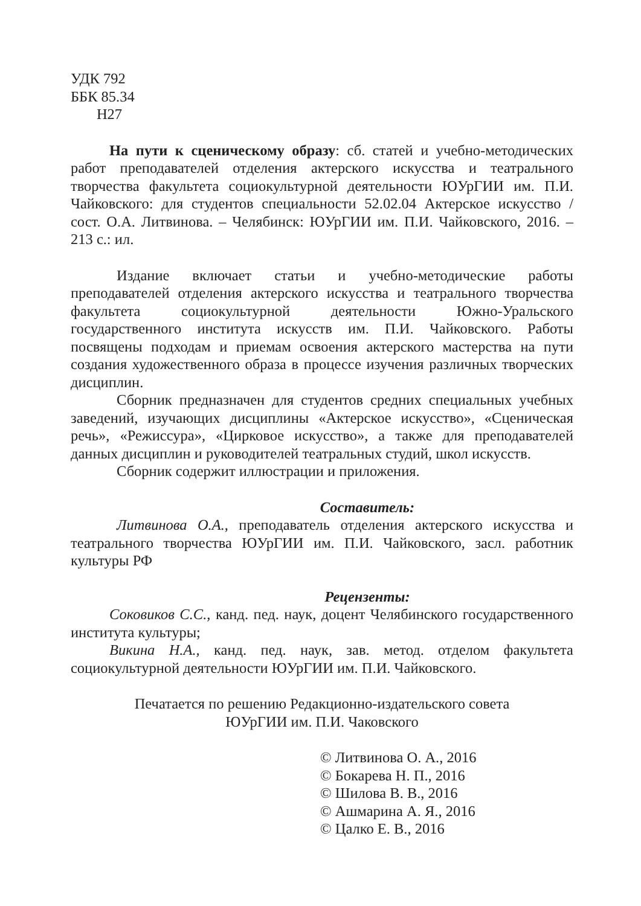УДК 792
ББК 85.34
Н27
На пути к сценическому образу: сб. статей и учебно-методических работ преподавателей отделения актерского искусства и театрального творчества факультета социокультурной деятельности ЮУрГИИ им. П.И. Чайковского: для студентов специальности 52.02.04 Актерское искусство / сост. О.А. Литвинова. – Челябинск: ЮУрГИИ им. П.И. Чайковского, 2016. – 213 с.: ил.
Издание включает статьи и учебно-методические работы преподавателей отделения актерского искусства и театрального творчества факультета социокультурной деятельности Южно-Уральского государственного института искусств им. П.И. Чайковского. Работы посвящены подходам и приемам освоения актерского мастерства на пути создания художественного образа в процессе изучения различных творческих дисциплин.
Сборник предназначен для студентов средних специальных учебных заведений, изучающих дисциплины «Актерское искусство», «Сценическая речь», «Режиссура», «Цирковое искусство», а также для преподавателей данных дисциплин и руководителей театральных студий, школ искусств.
Сборник содержит иллюстрации и приложения.
Составитель:
Литвинова О.А., преподаватель отделения актерского искусства и театрального творчества ЮУрГИИ им. П.И. Чайковского, засл. работник культуры РФ
Рецензенты:
Соковиков С.С., канд. пед. наук, доцент Челябинского государственного института культуры;
Викина Н.А., канд. пед. наук, зав. метод. отделом факультета социокультурной деятельности ЮУрГИИ им. П.И. Чайковского.
Печатается по решению Редакционно-издательского совета
ЮУрГИИ им. П.И. Чаковского
© Литвинова О. А., 2016
© Бокарева Н. П., 2016
© Шилова В. В., 2016
© Ашмарина А. Я., 2016
© Цалко Е. В., 2016